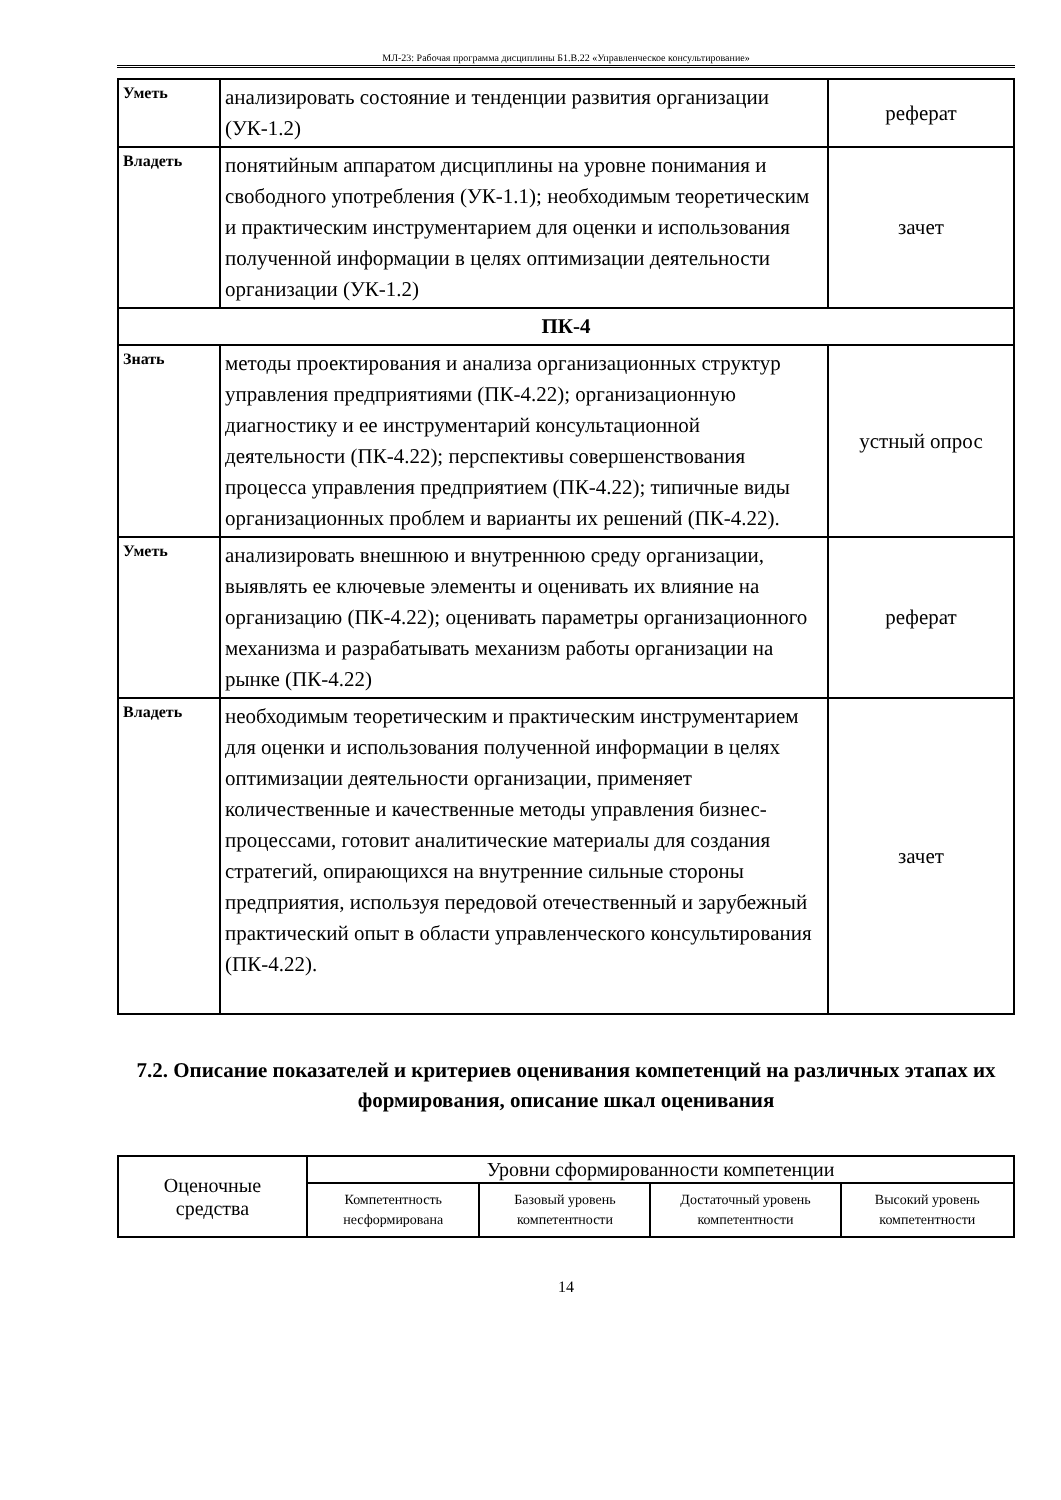МЛ-23: Рабочая программа дисциплины Б1.В.22 «Управленческое консультирование»
| Уметь | анализировать состояние и тенденции развития организации (УК-1.2) | реферат |
| Владеть | понятийным аппаратом дисциплины на уровне понимания и свободного употребления (УК-1.1); необходимым теоретическим и практическим инструментарием для оценки и использования полученной информации в целях оптимизации деятельности организации (УК-1.2) | зачет |
| ПК-4 | | |
| Знать | методы проектирования и анализа организационных структур управления предприятиями (ПК-4.22); организационную диагностику и ее инструментарий консультационной деятельности (ПК-4.22); перспективы совершенствования процесса управления предприятием (ПК-4.22); типичные виды организационных проблем и варианты их решений (ПК-4.22). | устный опрос |
| Уметь | анализировать внешнюю и внутреннюю среду организации, выявлять ее ключевые элементы и оценивать их влияние на организацию (ПК-4.22); оценивать параметры организационного механизма и разрабатывать механизм работы организации на рынке (ПК-4.22) | реферат |
| Владеть | необходимым теоретическим и практическим инструментарием для оценки и использования полученной информации в целях оптимизации деятельности организации, применяет количественные и качественные методы управления бизнес-процессами, готовит аналитические материалы для создания стратегий, опирающихся на внутренние сильные стороны предприятия, используя передовой отечественный и зарубежный практический опыт в области управленческого консультирования (ПК-4.22). | зачет |
7.2. Описание показателей и критериев оценивания компетенций на различных этапах их формирования, описание шкал оценивания
| Оценочные средства | Уровни сформированности компетенции | | | |
| --- | --- | --- | --- | --- |
| | Компетентность несформирована | Базовый уровень компетентности | Достаточный уровень компетентности | Высокий уровень компетентности |
14